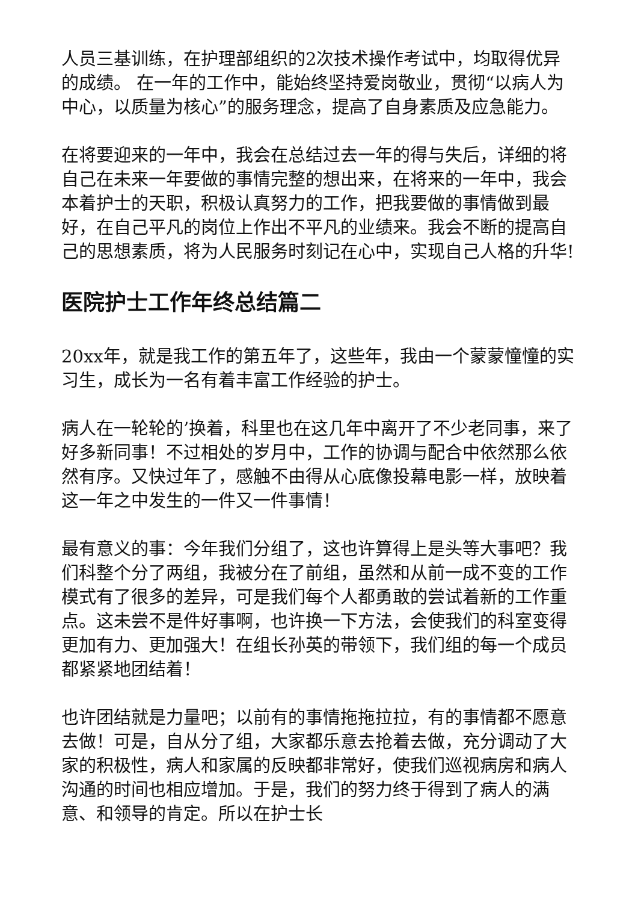人员三基训练，在护理部组织的2次技术操作考试中，均取得优异的成绩。 在一年的工作中，能始终坚持爱岗敬业，贯彻“以病人为中心，以质量为核心”的服务理念，提高了自身素质及应急能力。
在将要迎来的一年中，我会在总结过去一年的得与失后，详细的将自己在未来一年要做的事情完整的想出来，在将来的一年中，我会本着护士的天职，积极认真努力的工作，把我要做的事情做到最好，在自己平凡的岗位上作出不平凡的业绩来。我会不断的提高自己的思想素质，将为人民服务时刻记在心中，实现自己人格的升华!
医院护士工作年终总结篇二
20xx年，就是我工作的第五年了，这些年，我由一个蒙蒙憧憧的实习生，成长为一名有着丰富工作经验的护士。
病人在一轮轮的’换着，科里也在这几年中离开了不少老同事，来了好多新同事！不过相处的岁月中，工作的协调与配合中依然那么依然有序。又快过年了，感触不由得从心底像投幕电影一样，放映着这一年之中发生的一件又一件事情！
最有意义的事：今年我们分组了，这也许算得上是头等大事吧？我们科整个分了两组，我被分在了前组，虽然和从前一成不变的工作模式有了很多的差异，可是我们每个人都勇敢的尝试着新的工作重点。这未尝不是件好事啊，也许换一下方法，会使我们的科室变得更加有力、更加强大！在组长孙英的带领下，我们组的每一个成员都紧紧地团结着！
也许团结就是力量吧；以前有的事情拖拖拉拉，有的事情都不愿意去做！可是，自从分了组，大家都乐意去抢着去做，充分调动了大家的积极性，病人和家属的反映都非常好，使我们巡视病房和病人沟通的时间也相应增加。于是，我们的努力终于得到了病人的满意、和领导的肯定。所以在护士长